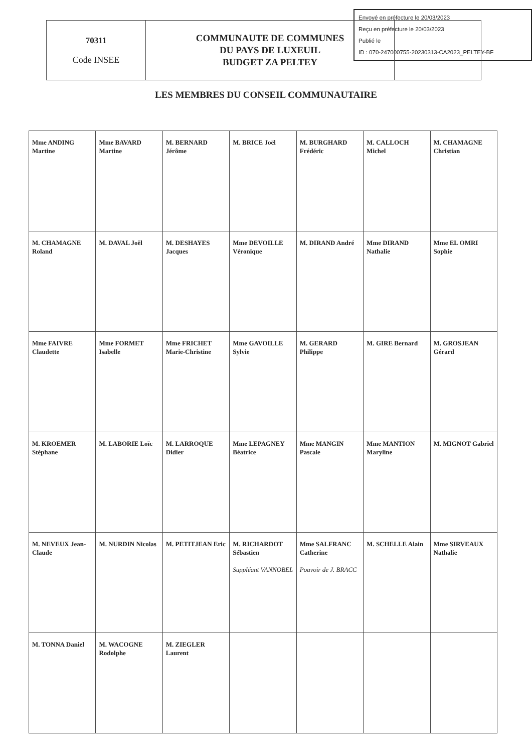Envoyé en préfecture le 20/03/2023
Reçu en préfecture le 20/03/2023
Publié le
ID : 070-247000755-20230313-CA2023_PELTEY-BF
| 70311 Code INSEE | COMMUNAUTE DE COMMUNES DU PAYS DE LUXEUIL BUDGET ZA PELTEY | |
LES MEMBRES DU CONSEIL COMMUNAUTAIRE
| Mme ANDING Martine | Mme BAVARD Martine | M. BERNARD Jérôme | M. BRICE Joël | M. BURGHARD Frédéric | M. CALLOCH Michel | M. CHAMAGNE Christian |
| M. CHAMAGNE Roland | M. DAVAL Joël | M. DESHAYES Jacques | Mme DEVOILLE Véronique | M. DIRAND André | Mme DIRAND Nathalie | Mme EL OMRI Sophie |
| Mme FAIVRE Claudette | Mme FORMET Isabelle | Mme FRICHET Marie-Christine | Mme GAVOILLE Sylvie | M. GERARD Philippe | M. GIRE Bernard | M. GROSJEAN Gérard |
| M. KROEMER Stéphane | M. LABORIE Loïc | M. LARROQUE Didier | Mme LEPAGNEY Béatrice | Mme MANGIN Pascale | Mme MANTION Maryline | M. MIGNOT Gabriel |
| M. NEVEUX Jean-Claude | M. NURDIN Nicolas | M. PETITJEAN Eric | M. RICHARDOT Sébastien Suppléant VANNOBEL | Mme SALFRANC Catherine Pouvoir de J. BRACC | M. SCHELLE Alain | Mme SIRVEAUX Nathalie |
| M. TONNA Daniel | M. WACOGNE Rodolphe | M. ZIEGLER Laurent | | | | |